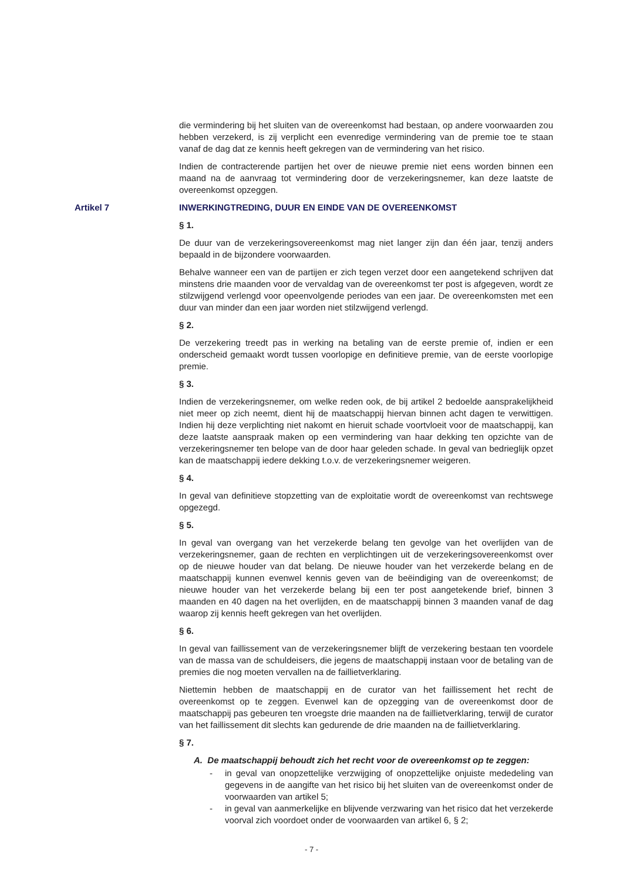die vermindering bij het sluiten van de overeenkomst had bestaan, op andere voorwaarden zou hebben verzekerd, is zij verplicht een evenredige vermindering van de premie toe te staan vanaf de dag dat ze kennis heeft gekregen van de vermindering van het risico.
Indien de contracterende partijen het over de nieuwe premie niet eens worden binnen een maand na de aanvraag tot vermindering door de verzekeringsnemer, kan deze laatste de overeenkomst opzeggen.
Artikel 7 INWERKINGTREDING, DUUR EN EINDE VAN DE OVEREENKOMST
§ 1.
De duur van de verzekeringsovereenkomst mag niet langer zijn dan één jaar, tenzij anders bepaald in de bijzondere voorwaarden.
Behalve wanneer een van de partijen er zich tegen verzet door een aangetekend schrijven dat minstens drie maanden voor de vervaldag van de overeenkomst ter post is afgegeven, wordt ze stilzwijgend verlengd voor opeenvolgende periodes van een jaar. De overeenkomsten met een duur van minder dan een jaar worden niet stilzwijgend verlengd.
§ 2.
De verzekering treedt pas in werking na betaling van de eerste premie of, indien er een onderscheid gemaakt wordt tussen voorlopige en definitieve premie, van de eerste voorlopige premie.
§ 3.
Indien de verzekeringsnemer, om welke reden ook, de bij artikel 2 bedoelde aansprakelijkheid niet meer op zich neemt, dient hij de maatschappij hiervan binnen acht dagen te verwittigen. Indien hij deze verplichting niet nakomt en hieruit schade voortvloeit voor de maatschappij, kan deze laatste aanspraak maken op een vermindering van haar dekking ten opzichte van de verzekeringsnemer ten belope van de door haar geleden schade. In geval van bedrieglijk opzet kan de maatschappij iedere dekking t.o.v. de verzekeringsnemer weigeren.
§ 4.
In geval van definitieve stopzetting van de exploitatie wordt de overeenkomst van rechtswege opgezegd.
§ 5.
In geval van overgang van het verzekerde belang ten gevolge van het overlijden van de verzekeringsnemer, gaan de rechten en verplichtingen uit de verzekeringsovereenkomst over op de nieuwe houder van dat belang. De nieuwe houder van het verzekerde belang en de maatschappij kunnen evenwel kennis geven van de beëindiging van de overeenkomst; de nieuwe houder van het verzekerde belang bij een ter post aangetekende brief, binnen 3 maanden en 40 dagen na het overlijden, en de maatschappij binnen 3 maanden vanaf de dag waarop zij kennis heeft gekregen van het overlijden.
§ 6.
In geval van faillissement van de verzekeringsnemer blijft de verzekering bestaan ten voordele van de massa van de schuldeisers, die jegens de maatschappij instaan voor de betaling van de premies die nog moeten vervallen na de faillietverklaring.
Niettemin hebben de maatschappij en de curator van het faillissement het recht de overeenkomst op te zeggen. Evenwel kan de opzegging van de overeenkomst door de maatschappij pas gebeuren ten vroegste drie maanden na de faillietverklaring, terwijl de curator van het faillissement dit slechts kan gedurende de drie maanden na de faillietverklaring.
§ 7.
A. De maatschappij behoudt zich het recht voor de overeenkomst op te zeggen:
- in geval van onopzettelijke verzwijging of onopzettelijke onjuiste mededeling van gegevens in de aangifte van het risico bij het sluiten van de overeenkomst onder de voorwaarden van artikel 5;
- in geval van aanmerkelijke en blijvende verzwaring van het risico dat het verzekerde voorval zich voordoet onder de voorwaarden van artikel 6, § 2;
- 7 -